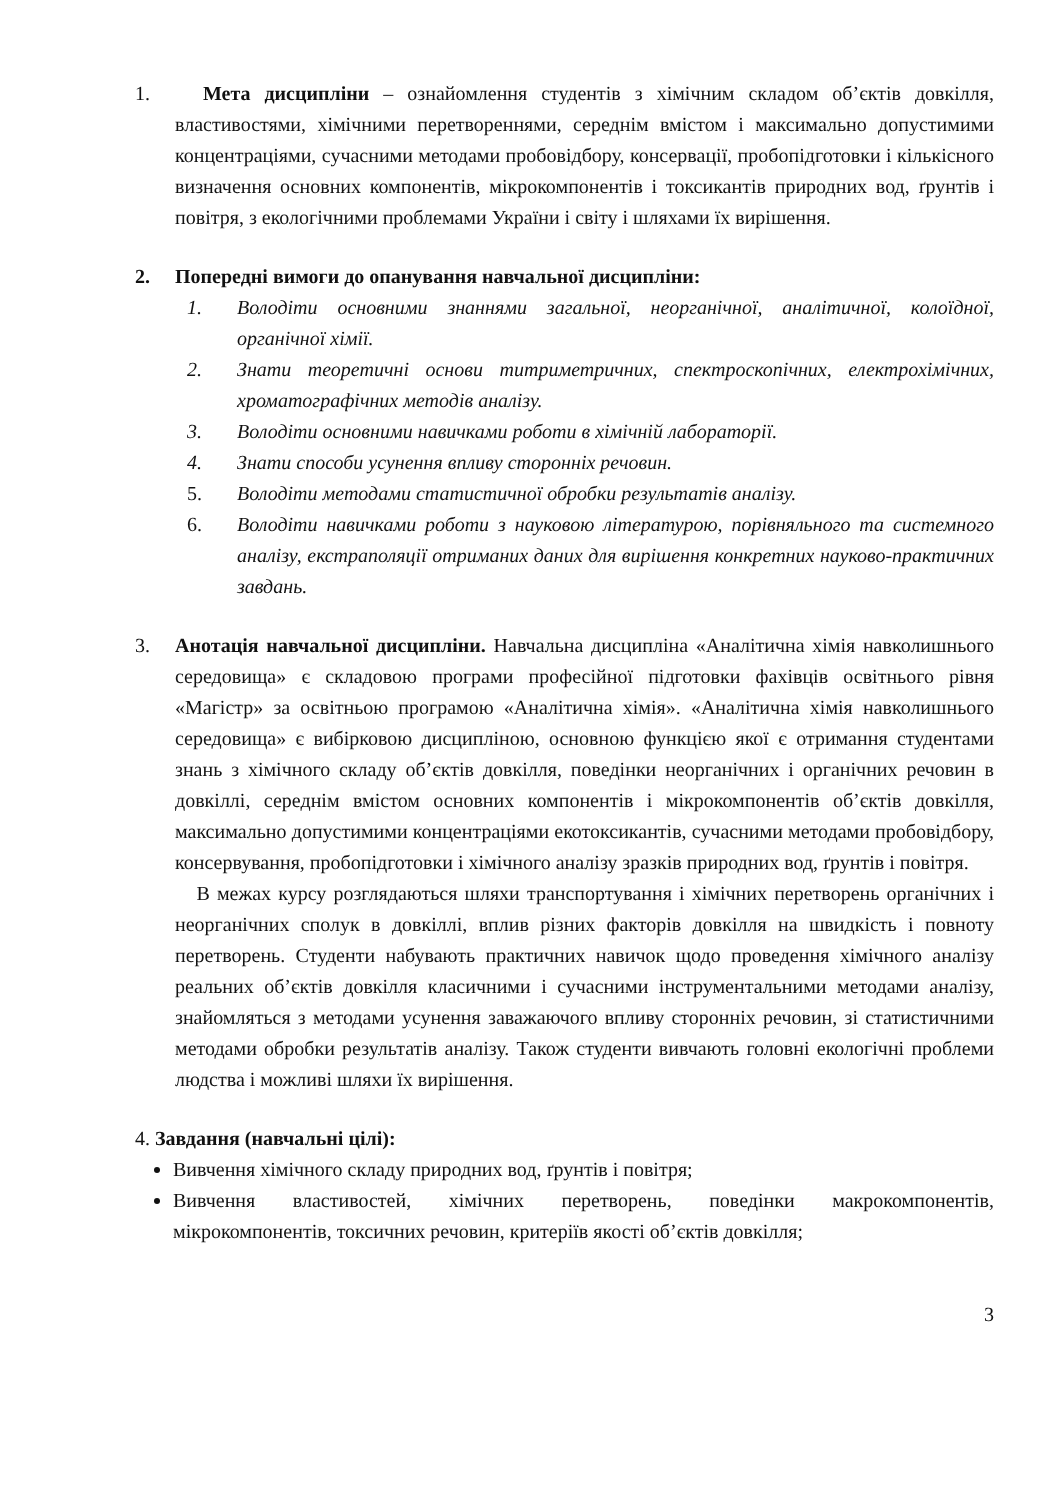1. Мета дисципліни – ознайомлення студентів з хімічним складом об’єктів довкілля, властивостями, хімічними перетвореннями, середнім вмістом і максимально допустимими концентраціями, сучасними методами пробовідбору, консервації, пробопідготовки і кількісного визначення основних компонентів, мікрокомпонентів і токсикантів природних вод, ґрунтів і повітря, з екологічними проблемами України і світу і шляхами їх вирішення.
2. Попередні вимоги до опанування навчальної дисципліни:
1. Володіти основними знаннями загальної, неорганічної, аналітичної, колоїдної, органічної хімії.
2. Знати теоретичні основи титриметричних, спектроскопічних, електрохімічних, хроматографічних методів аналізу.
3. Володіти основними навичками роботи в хімічній лабораторії.
4. Знати способи усунення впливу сторонніх речовин.
5. Володіти методами статистичної обробки результатів аналізу.
6. Володіти навичками роботи з науковою літературою, порівняльного та системного аналізу, екстраполяції отриманих даних для вирішення конкретних науково-практичних завдань.
3. Анотація навчальної дисципліни. Навчальна дисципліна «Аналітична хімія навколишнього середовища» є складовою програми професійної підготовки фахівців освітнього рівня «Магістр» за освітньою програмою «Аналітична хімія». «Аналітична хімія навколишнього середовища» є вибірковою дисципліною, основною функцією якої є отримання студентами знань з хімічного складу об’єктів довкілля, поведінки неорганічних і органічних речовин в довкіллі, середнім вмістом основних компонентів і мікрокомпонентів об’єктів довкілля, максимально допустимими концентраціями екотоксикантів, сучасними методами пробовідбору, консервування, пробопідготовки і хімічного аналізу зразків природних вод, ґрунтів і повітря.
В межах курсу розглядаються шляхи транспортування і хімічних перетворень органічних і неорганічних сполук в довкіллі, вплив різних факторів довкілля на швидкість і повноту перетворень. Студенти набувають практичних навичок щодо проведення хімічного аналізу реальних об’єктів довкілля класичними і сучасними інструментальними методами аналізу, знайомляться з методами усунення заважаючого впливу сторонніх речовин, зі статистичними методами обробки результатів аналізу. Також студенти вивчають головні екологічні проблеми людства і можливі шляхи їх вирішення.
4. Завдання (навчальні цілі):
Вивчення хімічного складу природних вод, ґрунтів і повітря;
Вивчення властивостей, хімічних перетворень, поведінки макрокомпонентів, мікрокомпонентів, токсичних речовин, критеріїв якості об’єктів довкілля;
3